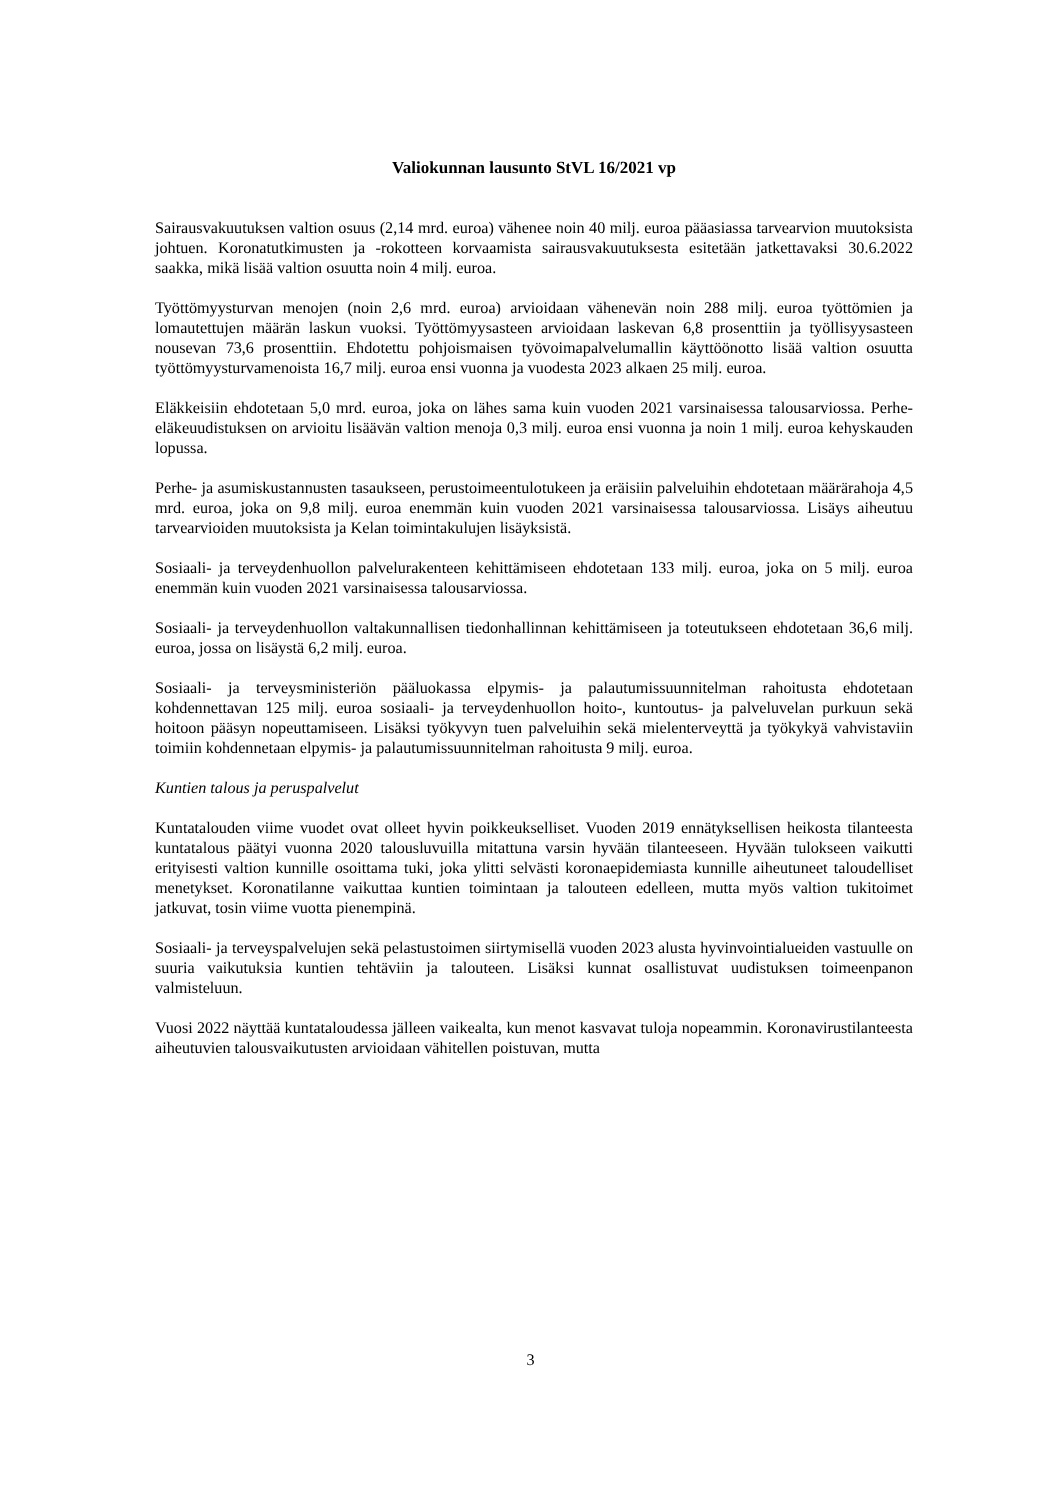Valiokunnan lausunto StVL 16/2021 vp
Sairausvakuutuksen valtion osuus (2,14 mrd. euroa) vähenee noin 40 milj. euroa pääasiassa tarvearvion muutoksista johtuen. Koronatutkimusten ja -rokotteen korvaamista sairausvakuutuksesta esitetään jatkettavaksi 30.6.2022 saakka, mikä lisää valtion osuutta noin 4 milj. euroa.
Työttömyysturvan menojen (noin 2,6 mrd. euroa) arvioidaan vähenevän noin 288 milj. euroa työttömien ja lomautettujen määrän laskun vuoksi. Työttömyysasteen arvioidaan laskevan 6,8 prosenttiin ja työllisyysasteen nousevan 73,6 prosenttiin. Ehdotettu pohjoismaisen työvoimapalvelumallin käyttöönotto lisää valtion osuutta työttömyysturvamenoista 16,7 milj. euroa ensi vuonna ja vuodesta 2023 alkaen 25 milj. euroa.
Eläkkeisiin ehdotetaan 5,0 mrd. euroa, joka on lähes sama kuin vuoden 2021 varsinaisessa talousarviossa. Perhe-eläkeuudistuksen on arvioitu lisäävän valtion menoja 0,3 milj. euroa ensi vuonna ja noin 1 milj. euroa kehyskauden lopussa.
Perhe- ja asumiskustannusten tasaukseen, perustoimeentulotukeen ja eräisiin palveluihin ehdotetaan määrärahoja 4,5 mrd. euroa, joka on 9,8 milj. euroa enemmän kuin vuoden 2021 varsinaisessa talousarviossa. Lisäys aiheutuu tarvearvioiden muutoksista ja Kelan toimintakulujen lisäyksistä.
Sosiaali- ja terveydenhuollon palvelurakenteen kehittämiseen ehdotetaan 133 milj. euroa, joka on 5 milj. euroa enemmän kuin vuoden 2021 varsinaisessa talousarviossa.
Sosiaali- ja terveydenhuollon valtakunnallisen tiedonhallinnan kehittämiseen ja toteutukseen ehdotetaan 36,6 milj. euroa, jossa on lisäystä 6,2 milj. euroa.
Sosiaali- ja terveysministeriön pääluokassa elpymis- ja palautumissuunnitelman rahoitusta ehdotetaan kohdennettavan 125 milj. euroa sosiaali- ja terveydenhuollon hoito-, kuntoutus- ja palveluvelan purkuun sekä hoitoon pääsyn nopeuttamiseen. Lisäksi työkyvyn tuen palveluihin sekä mielenterveyttä ja työkykyä vahvistaviin toimiin kohdennetaan elpymis- ja palautumissuunnitelman rahoitusta 9 milj. euroa.
Kuntien talous ja peruspalvelut
Kuntatalouden viime vuodet ovat olleet hyvin poikkeukselliset. Vuoden 2019 ennätyksellisen heikosta tilanteesta kuntatalous päätyi vuonna 2020 talousluvuilla mitattuna varsin hyvään tilanteeseen. Hyvään tulokseen vaikutti erityisesti valtion kunnille osoittama tuki, joka ylitti selvästi koronaepidemiasta kunnille aiheutuneet taloudelliset menetykset. Koronatilanne vaikuttaa kuntien toimintaan ja talouteen edelleen, mutta myös valtion tukitoimet jatkuvat, tosin viime vuotta pienempinä.
Sosiaali- ja terveyspalvelujen sekä pelastustoimen siirtymisellä vuoden 2023 alusta hyvinvointialueiden vastuulle on suuria vaikutuksia kuntien tehtäviin ja talouteen. Lisäksi kunnat osallistuvat uudistuksen toimeenpanon valmisteluun.
Vuosi 2022 näyttää kuntataloudessa jälleen vaikealta, kun menot kasvavat tuloja nopeammin. Koronavirustilanteesta aiheutuvien talousvaikutusten arvioidaan vähitellen poistuvan, mutta
3